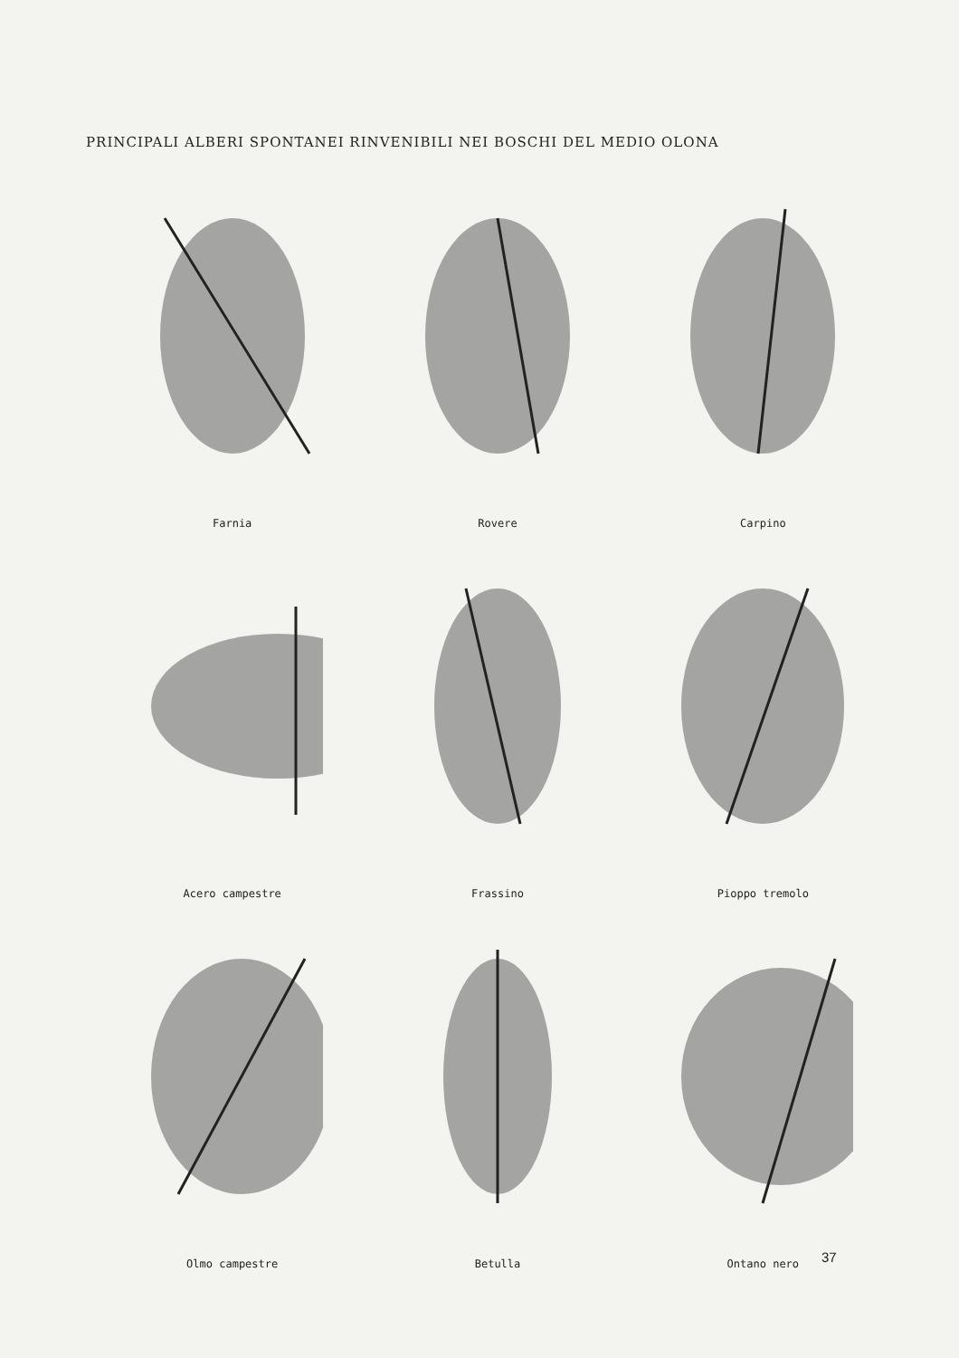PRINCIPALI ALBERI SPONTANEI RINVENIBILI NEI BOSCHI DEL MEDIO OLONA
Farnia
Rovere
Carpino
Acero campestre
Frassino
Pioppo tremolo
Olmo campestre
Betulla
Ontano nero
37